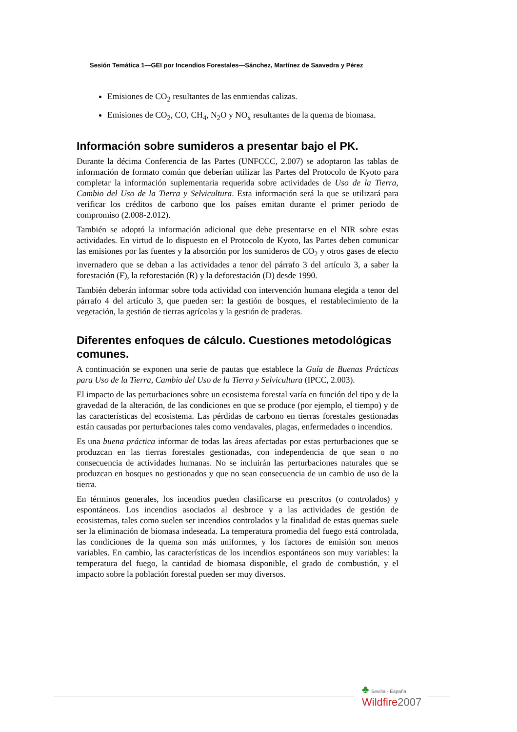Sesión Temática 1—GEI por Incendios Forestales—Sánchez, Martínez de Saavedra y Pérez
Emisiones de CO<sub>2</sub> resultantes de las enmiendas calizas.
Emisiones de CO<sub>2</sub>, CO, CH<sub>4</sub>, N<sub>2</sub>O y NO<sub>x</sub> resultantes de la quema de biomasa.
Información sobre sumideros a presentar bajo el PK.
Durante la décima Conferencia de las Partes (UNFCCC, 2.007) se adoptaron las tablas de información de formato común que deberían utilizar las Partes del Protocolo de Kyoto para completar la información suplementaria requerida sobre actividades de Uso de la Tierra, Cambio del Uso de la Tierra y Selvicultura. Esta información será la que se utilizará para verificar los créditos de carbono que los países emitan durante el primer periodo de compromiso (2.008-2.012).
También se adoptó la información adicional que debe presentarse en el NIR sobre estas actividades. En virtud de lo dispuesto en el Protocolo de Kyoto, las Partes deben comunicar las emisiones por las fuentes y la absorción por los sumideros de CO<sub>2</sub> y otros gases de efecto invernadero que se deban a las actividades a tenor del párrafo 3 del artículo 3, a saber la forestación (F), la reforestación (R) y la deforestación (D) desde 1990.
También deberán informar sobre toda actividad con intervención humana elegida a tenor del párrafo 4 del artículo 3, que pueden ser: la gestión de bosques, el restablecimiento de la vegetación, la gestión de tierras agrícolas y la gestión de praderas.
Diferentes enfoques de cálculo. Cuestiones metodológicas comunes.
A continuación se exponen una serie de pautas que establece la Guía de Buenas Prácticas para Uso de la Tierra, Cambio del Uso de la Tierra y Selvicultura (IPCC, 2.003).
El impacto de las perturbaciones sobre un ecosistema forestal varía en función del tipo y de la gravedad de la alteración, de las condiciones en que se produce (por ejemplo, el tiempo) y de las características del ecosistema. Las pérdidas de carbono en tierras forestales gestionadas están causadas por perturbaciones tales como vendavales, plagas, enfermedades o incendios.
Es una buena práctica informar de todas las áreas afectadas por estas perturbaciones que se produzcan en las tierras forestales gestionadas, con independencia de que sean o no consecuencia de actividades humanas. No se incluirán las perturbaciones naturales que se produzcan en bosques no gestionados y que no sean consecuencia de un cambio de uso de la tierra.
En términos generales, los incendios pueden clasificarse en prescritos (o controlados) y espontáneos. Los incendios asociados al desbroce y a las actividades de gestión de ecosistemas, tales como suelen ser incendios controlados y la finalidad de estas quemas suele ser la eliminación de biomasa indeseada. La temperatura promedia del fuego está controlada, las condiciones de la quema son más uniformes, y los factores de emisión son menos variables. En cambio, las características de los incendios espontáneos son muy variables: la temperatura del fuego, la cantidad de biomasa disponible, el grado de combustión, y el impacto sobre la población forestal pueden ser muy diversos.
♣ Sevilla - España
Wildfire 2007